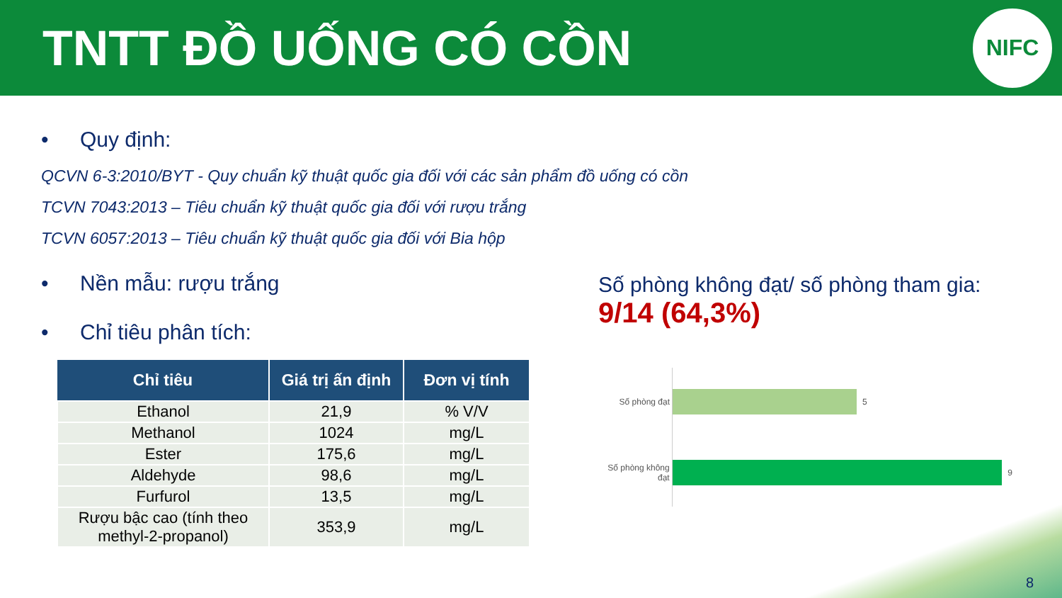TNTT ĐỒ UỐNG CÓ CỒN
NIFC
• Quy định:
QCVN 6-3:2010/BYT - Quy chuẩn kỹ thuật quốc gia đối với các sản phẩm đồ uống có cồn
TCVN 7043:2013 – Tiêu chuẩn kỹ thuật quốc gia đối với rượu trắng
TCVN 6057:2013 – Tiêu chuẩn kỹ thuật quốc gia đối với Bia hộp
• Nền mẫu: rượu trắng
• Chỉ tiêu phân tích:
| Chỉ tiêu | Giá trị ấn định | Đơn vị tính |
| --- | --- | --- |
| Ethanol | 21,9 | % V/V |
| Methanol | 1024 | mg/L |
| Ester | 175,6 | mg/L |
| Aldehyde | 98,6 | mg/L |
| Furfurol | 13,5 | mg/L |
| Rượu bậc cao (tính theo methyl-2-propanol) | 353,9 | mg/L |
Số phòng không đạt/ số phòng tham gia:
9/14 (64,3%)
Số phòng đạt 5
Số phòng không đạt
9
8